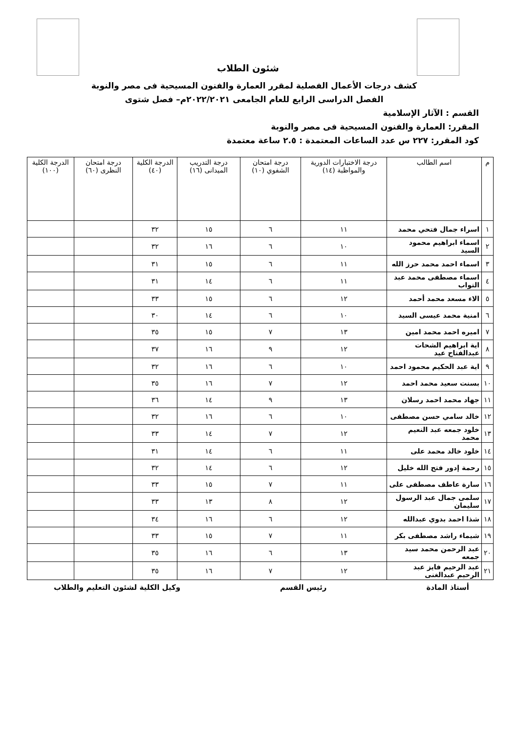شئون الطلاب
كشف درجات الأعمال الفصلية لمقرر العمارة والفنون المسيحية فى مصر والنوبة
الفصل الدراسى الرابع للعام الجامعى ٢٠٢٢/٢٠٢١م– فصل شتوى
القسم : الآثار الإسلامية
المقرر: العمارة والفنون المسيحية فى مصر والنوبة
كود المقرر: ٢٢٧ س عدد الساعات المعتمدة : ٢.٥ ساعة معتمدة
| م | اسم الطالب | درجة الاختبارات الدورية والمواظبة (١٤) | درجة امتحان الشفوي (١٠) | درجة التدريب الميدانى (١٦) | الدرجة الكلية (٤٠) | درجة امتحان النظرى (٦٠) | الدرجة الكلية (١٠٠) |
| --- | --- | --- | --- | --- | --- | --- | --- |
| ١ | اسراء جمال فتحي محمد | ١١ | ٦ | ١٥ | ٣٢ | | |
| ٢ | اسماء ابراهيم محمود السيد | ١٠ | ٦ | ١٦ | ٣٢ | | |
| ٣ | اسماء احمد محمد حرز الله | ١١ | ٦ | ١٥ | ٣١ | | |
| ٤ | اسماء مصطفى محمد عبد التواب | ١١ | ٦ | ١٤ | ٣١ | | |
| ٥ | الاء مسعد محمد أحمد | ١٢ | ٦ | ١٥ | ٣٣ | | |
| ٦ | امنية محمد عيسى السيد | ١٠ | ٦ | ١٤ | ٣٠ | | |
| ٧ | اميره احمد محمد امين | ١٣ | ٧ | ١٥ | ٣٥ | | |
| ٨ | اية ابراهيم الشحات عبدالفتاح عيد | ١٢ | ٩ | ١٦ | ٣٧ | | |
| ٩ | اية عبد الحكيم محمود احمد | ١٠ | ٦ | ١٦ | ٣٢ | | |
| ١٠ | بسنت سعيد محمد احمد | ١٢ | ٧ | ١٦ | ٣٥ | | |
| ١١ | جهاد محمد احمد رسلان | ١٣ | ٩ | ١٤ | ٣٦ | | |
| ١٢ | خالد سامي حسن مصطفى | ١٠ | ٦ | ١٦ | ٣٢ | | |
| ١٣ | خلود جمعه عبد النعيم محمد | ١٢ | ٧ | ١٤ | ٣٣ | | |
| ١٤ | خلود خالد محمد على | ١١ | ٦ | ١٤ | ٣١ | | |
| ١٥ | رحمة إدور فتح الله خليل | ١٢ | ٦ | ١٤ | ٣٢ | | |
| ١٦ | سارة عاطف مصطفى على | ١١ | ٧ | ١٥ | ٣٣ | | |
| ١٧ | سلمى جمال عبد الرسول سليمان | ١٢ | ٨ | ١٣ | ٣٣ | | |
| ١٨ | شذا احمد بدوي عبدالله | ١٢ | ٦ | ١٦ | ٣٤ | | |
| ١٩ | شيماء راشد مصطفى بكر | ١١ | ٧ | ١٥ | ٣٣ | | |
| ٢٠ | عبد الرحمن محمد سيد جمعه | ١٣ | ٦ | ١٦ | ٣٥ | | |
| ٢١ | عبد الرحيم فايز عبد الرحيم عبدالغنى | ١٢ | ٧ | ١٦ | ٣٥ | | |
أستاذ المادة رئيس القسم وكيل الكلية لشئون التعليم والطلاب